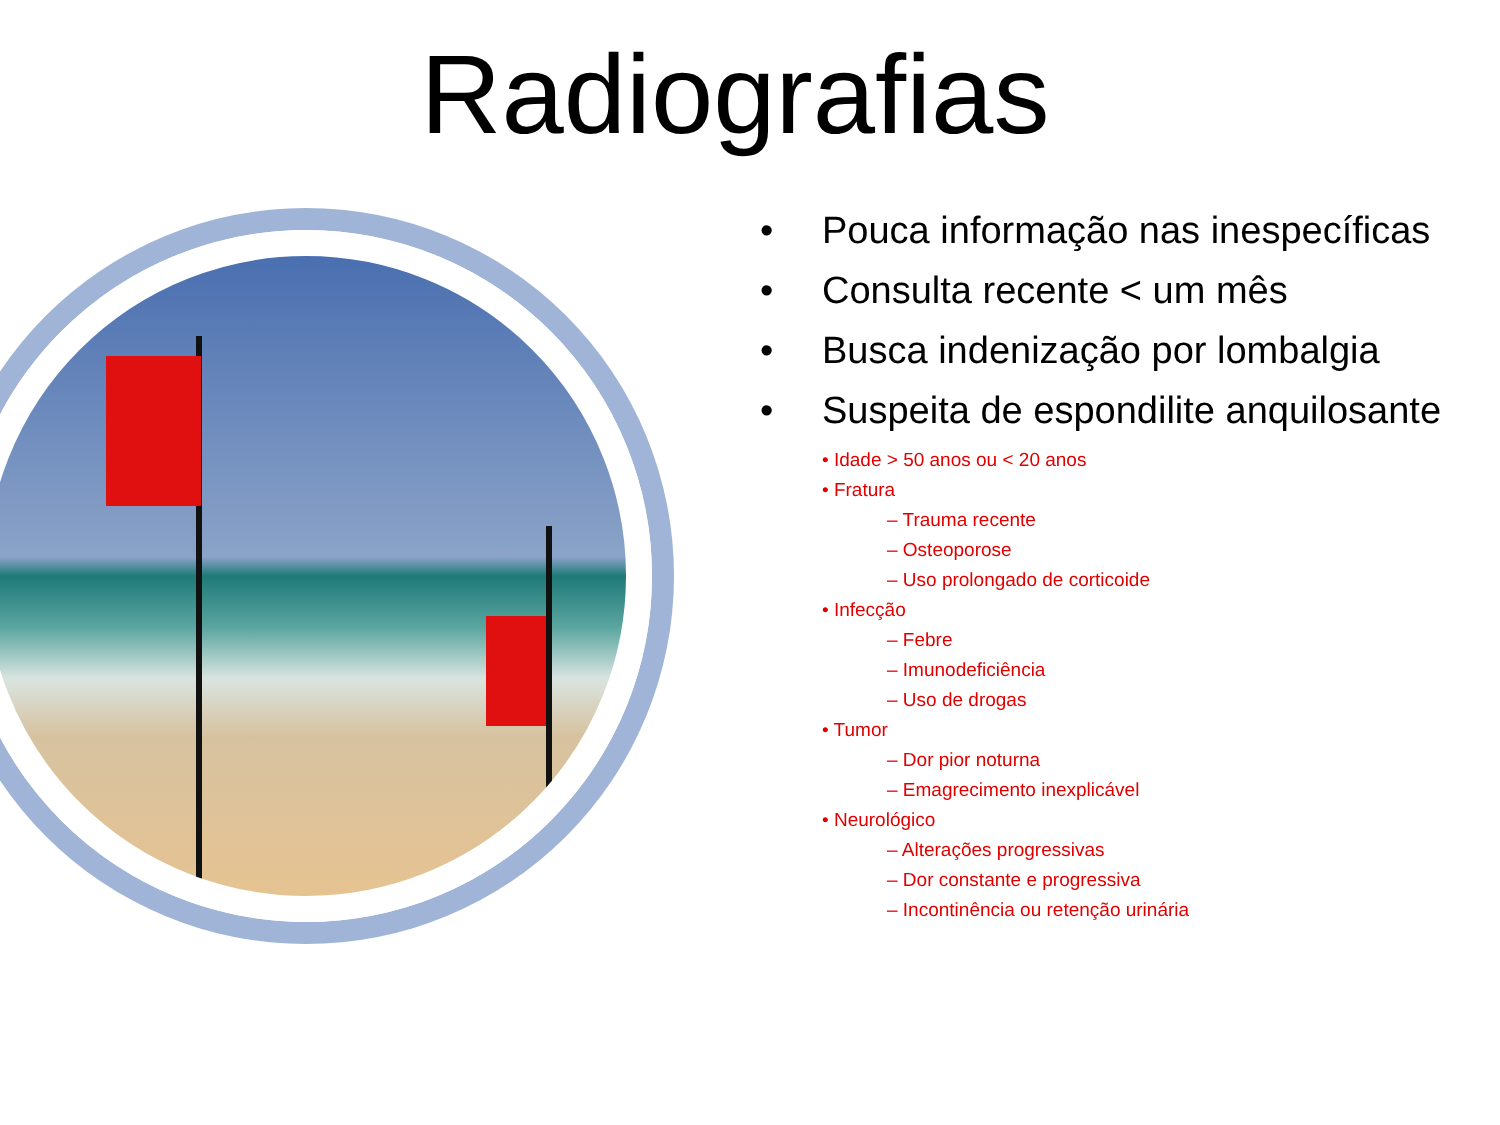Radiografias
• Pouca informação nas inespecíficas
• Consulta recente < um mês
• Busca indenização por lombalgia
• Suspeita de espondilite anquilosante
• Idade > 50 anos ou < 20 anos
• Fratura
– Trauma recente
– Osteoporose
– Uso prolongado de corticoide
• Infecção
– Febre
– Imunodeficiência
– Uso de drogas
• Tumor
– Dor pior noturna
– Emagrecimento inexplicável
• Neurológico
– Alterações progressivas
– Dor constante e progressiva
– Incontinência ou retenção urinária